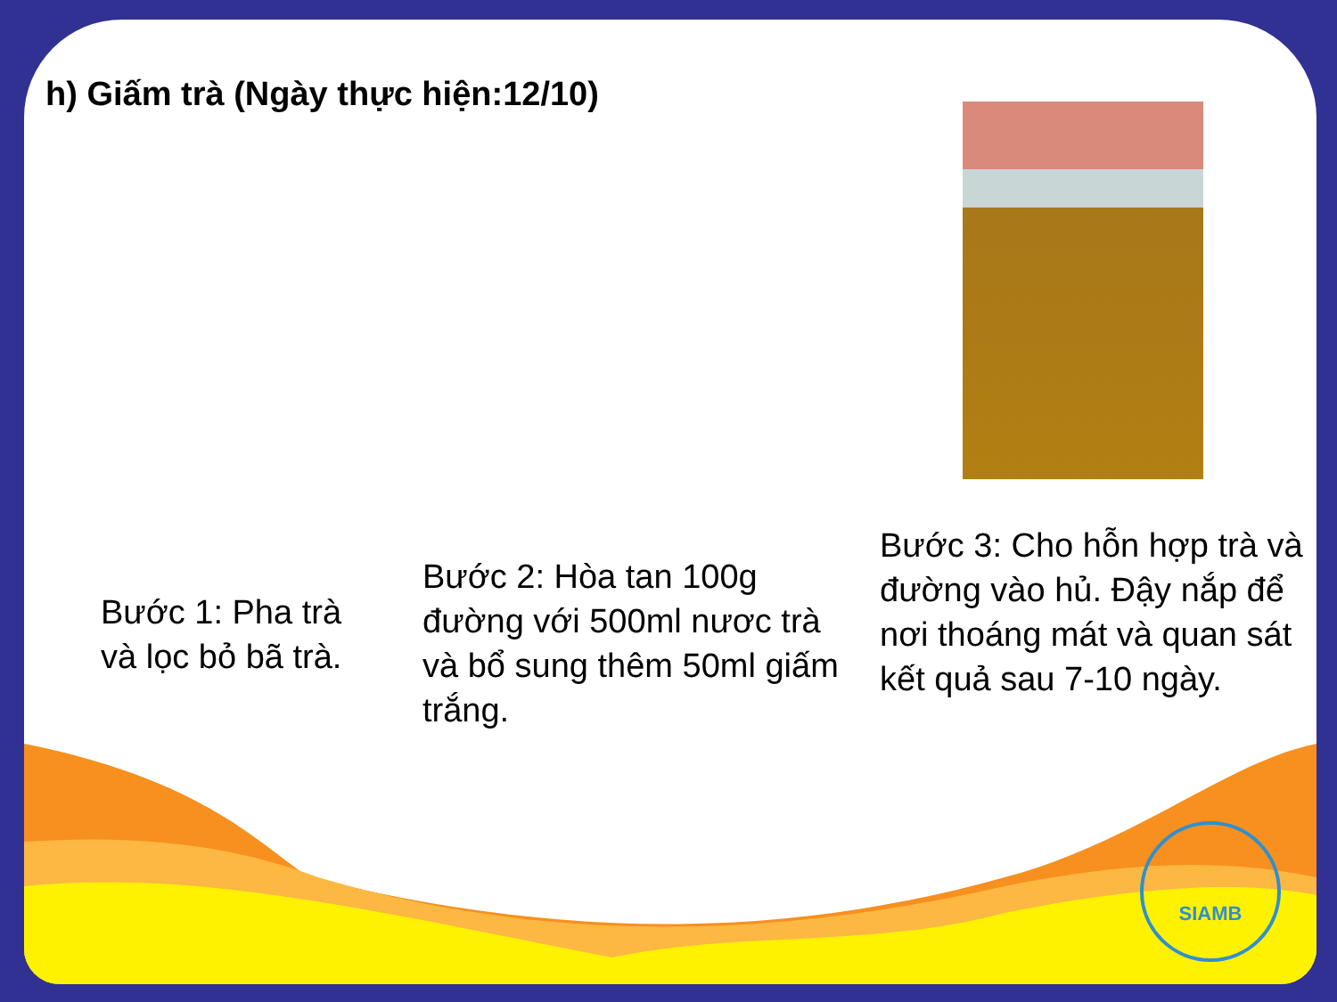h) Giấm trà (Ngày thực hiện:12/10)
Bước 1: Pha trà và lọc bỏ bã trà.
Bước 2: Hòa tan 100g đường với 500ml nươc trà và bổ sung thêm 50ml giấm trắng.
Bước 3: Cho hỗn hợp trà và đường vào hủ. Đậy nắp để nơi thoáng mát và quan sát kết quả sau 7-10 ngày.
SIAMB